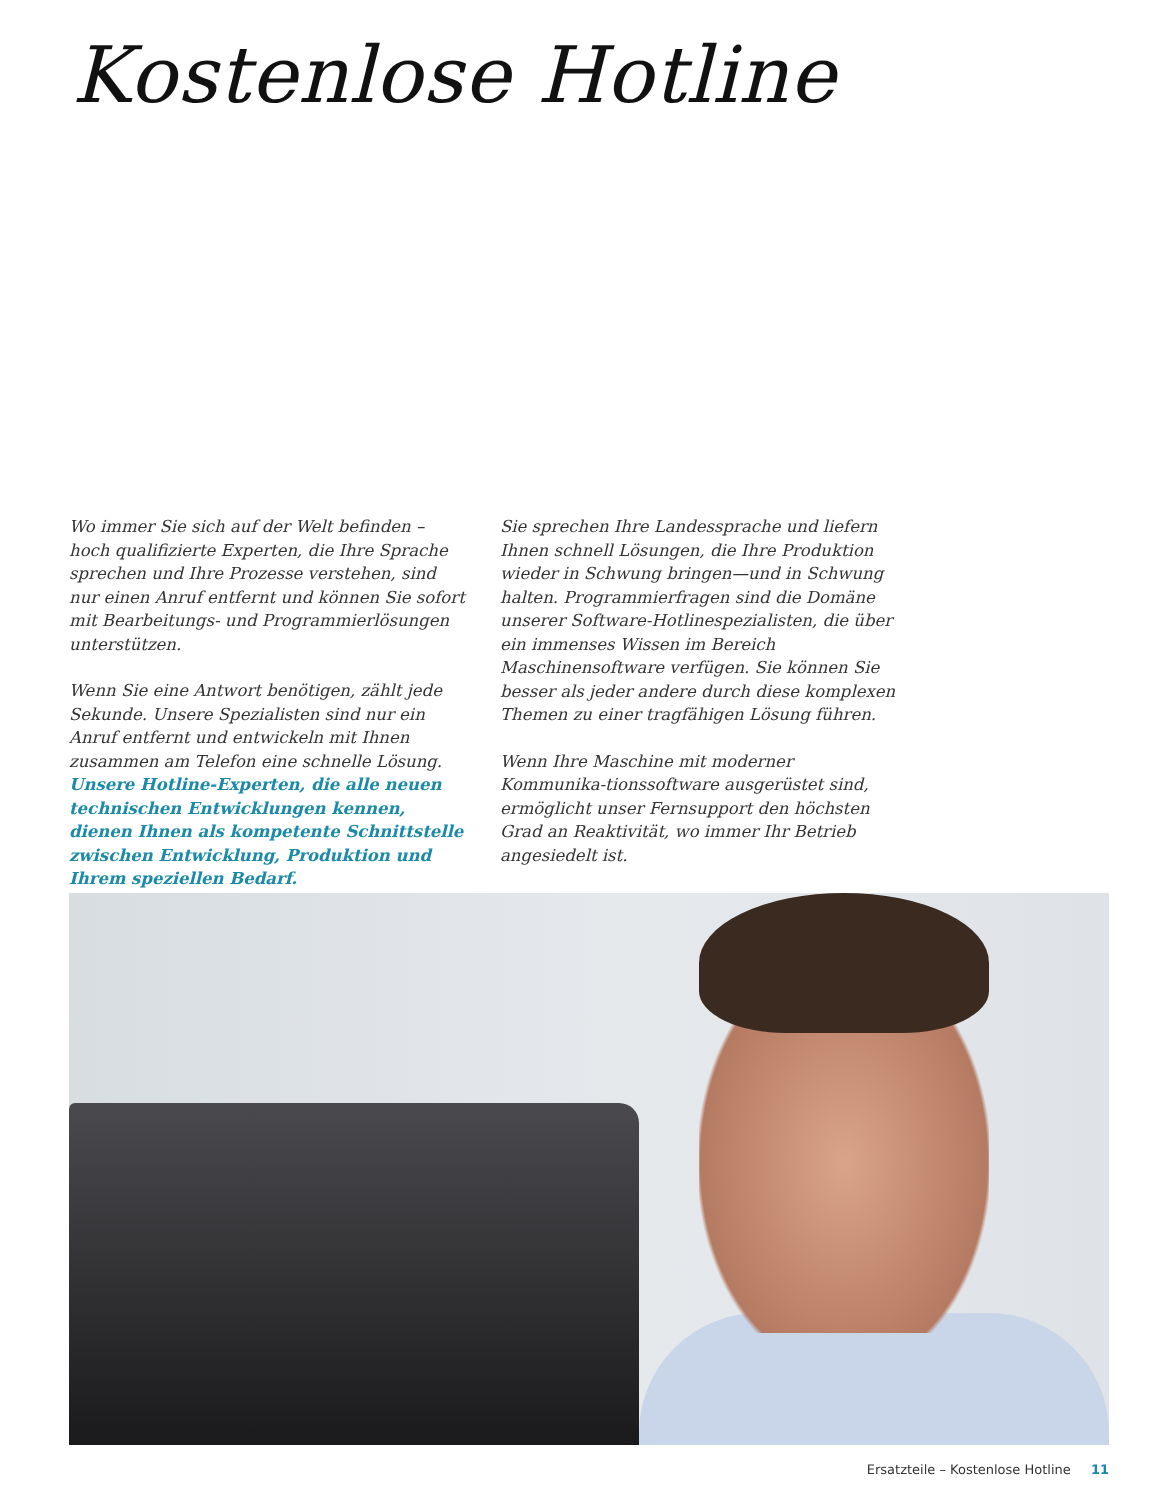Kostenlose Hotline
Wo immer Sie sich auf der Welt befinden – hoch qualifizierte Experten, die Ihre Sprache sprechen und Ihre Prozesse verstehen, sind nur einen Anruf entfernt und können Sie sofort mit Bearbeitungs- und Programmierlösungen unterstützen.
Wenn Sie eine Antwort benötigen, zählt jede Sekunde. Unsere Spezialisten sind nur ein Anruf entfernt und entwickeln mit Ihnen zusammen am Telefon eine schnelle Lösung. Unsere Hotline-Experten, die alle neuen technischen Entwicklungen kennen, dienen Ihnen als kompetente Schnittstelle zwischen Entwicklung, Produktion und Ihrem speziellen Bedarf.
Sie sprechen Ihre Landessprache und liefern Ihnen schnell Lösungen, die Ihre Produktion wieder in Schwung bringen—und in Schwung halten. Programmierfragen sind die Domäne unserer Software-Hotlinespezialisten, die über ein immenses Wissen im Bereich Maschinensoftware verfügen. Sie können Sie besser als jeder andere durch diese komplexen Themen zu einer tragfähigen Lösung führen.
Wenn Ihre Maschine mit moderner Kommunika-tionssoftware ausgerüstet sind, ermöglicht unser Fernsupport den höchsten Grad an Reaktivität, wo immer Ihr Betrieb angesiedelt ist.
Ersatzteile – Kostenlose Hotline 11